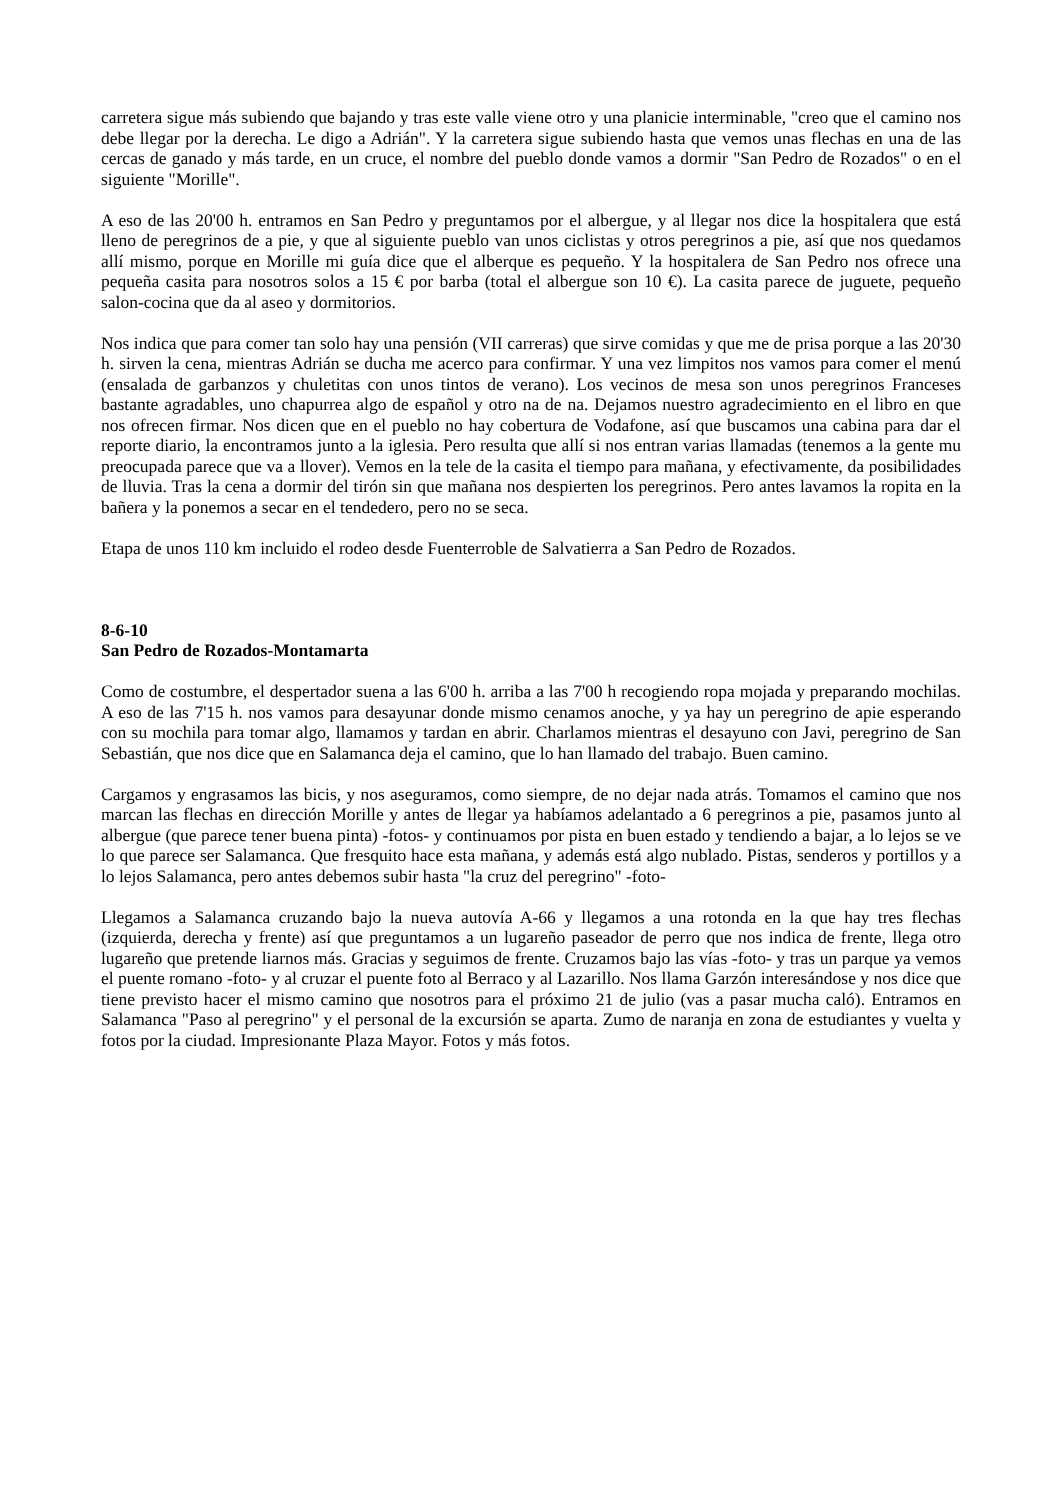carretera sigue más subiendo que bajando y tras este valle viene otro y una planicie interminable, "creo que el camino nos debe llegar por la derecha. Le digo a Adrián". Y la carretera sigue subiendo hasta que vemos unas flechas en una de las cercas de ganado y más tarde, en un cruce, el nombre del pueblo donde vamos a dormir "San Pedro de Rozados" o en el siguiente "Morille".
A eso de las 20'00 h. entramos en San Pedro y preguntamos por el albergue, y al llegar nos dice la hospitalera que está lleno de peregrinos de a pie, y que al siguiente pueblo van unos ciclistas y otros peregrinos a pie, así que nos quedamos allí mismo, porque en Morille mi guía dice que el alberque es pequeño. Y la hospitalera de San Pedro nos ofrece una pequeña casita para nosotros solos a 15 € por barba (total el albergue son 10 €). La casita parece de juguete, pequeño salon-cocina que da al aseo y dormitorios.
Nos indica que para comer tan solo hay una pensión (VII carreras) que sirve comidas y que me de prisa porque a las 20'30 h. sirven la cena, mientras Adrián se ducha me acerco para confirmar. Y una vez limpitos nos vamos para comer el menú (ensalada de garbanzos y chuletitas con unos tintos de verano). Los vecinos de mesa son unos peregrinos Franceses bastante agradables, uno chapurrea algo de español y otro na de na. Dejamos nuestro agradecimiento en el libro en que nos ofrecen firmar. Nos dicen que en el pueblo no hay cobertura de Vodafone, así que buscamos una cabina para dar el reporte diario, la encontramos junto a la iglesia. Pero resulta que allí si nos entran varias llamadas (tenemos a la gente mu preocupada parece que va a llover). Vemos en la tele de la casita el tiempo para mañana, y efectivamente, da posibilidades de lluvia. Tras la cena a dormir del tirón sin que mañana nos despierten los peregrinos. Pero antes lavamos la ropita en la bañera y la ponemos a secar en el tendedero, pero no se seca.
Etapa de unos 110 km incluido el rodeo desde Fuenterroble de Salvatierra a San Pedro de Rozados.
8-6-10
San Pedro de Rozados-Montamarta
Como de costumbre, el despertador suena a las 6'00 h. arriba a las 7'00 h recogiendo ropa mojada y preparando mochilas. A eso de las 7'15 h. nos vamos para desayunar donde mismo cenamos anoche, y ya hay un peregrino de apie esperando con su mochila para tomar algo, llamamos y tardan en abrir. Charlamos mientras el desayuno con Javi, peregrino de San Sebastián, que nos dice que en Salamanca deja el camino, que lo han llamado del trabajo. Buen camino.
Cargamos y engrasamos las bicis, y nos aseguramos, como siempre, de no dejar nada atrás. Tomamos el camino que nos marcan las flechas en dirección Morille y antes de llegar ya habíamos adelantado a 6 peregrinos a pie, pasamos junto al albergue (que parece tener buena pinta) -fotos- y continuamos por pista en buen estado y tendiendo a bajar, a lo lejos se ve lo que parece ser Salamanca. Que fresquito hace esta mañana, y además está algo nublado. Pistas, senderos y portillos y a lo lejos Salamanca, pero antes debemos subir hasta "la cruz del peregrino" -foto-
Llegamos a Salamanca cruzando bajo la nueva autovía A-66 y llegamos a una rotonda en la que hay tres flechas (izquierda, derecha y frente) así que preguntamos a un lugareño paseador de perro que nos indica de frente, llega otro lugareño que pretende liarnos más. Gracias y seguimos de frente. Cruzamos bajo las vías -foto- y tras un parque ya vemos el puente romano -foto- y al cruzar el puente foto al Berraco y al Lazarillo. Nos llama Garzón interesándose y nos dice que tiene previsto hacer el mismo camino que nosotros para el próximo 21 de julio (vas a pasar mucha caló). Entramos en Salamanca "Paso al peregrino" y el personal de la excursión se aparta. Zumo de naranja en zona de estudiantes y vuelta y fotos por la ciudad. Impresionante Plaza Mayor. Fotos y más fotos.